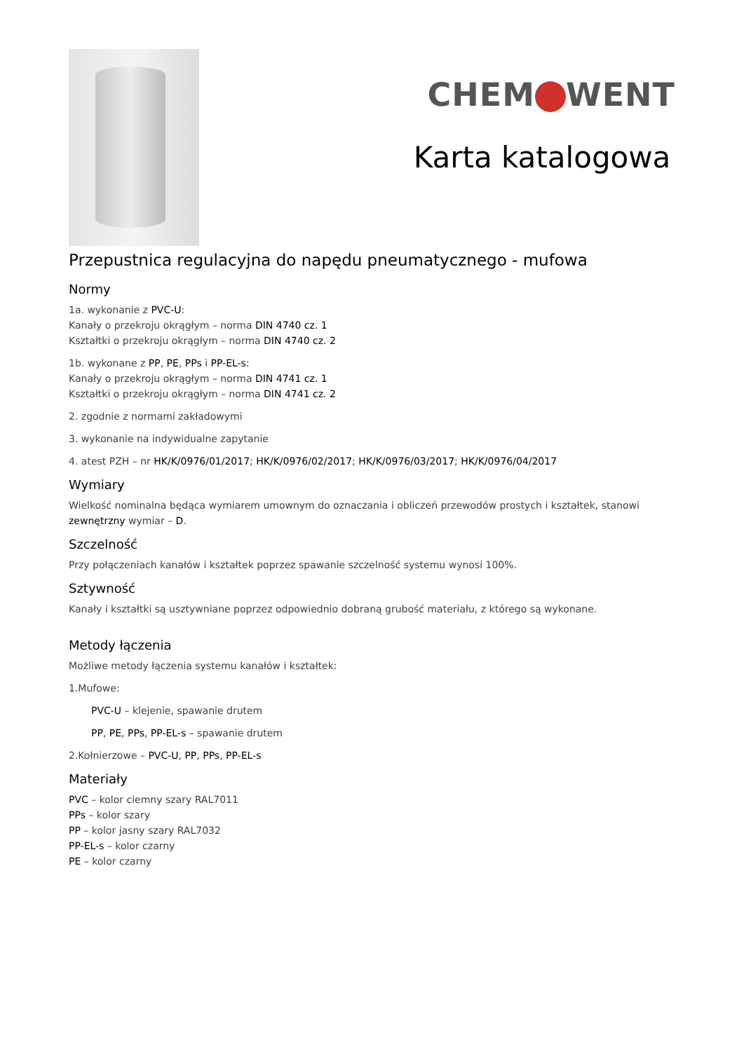CHEM WENT
Karta katalogowa
Przepustnica regulacyjna do napędu pneumatycznego - mufowa
Normy
1a. wykonanie z PVC-U:
Kanały o przekroju okrągłym – norma DIN 4740 cz. 1
Kształtki o przekroju okrągłym – norma DIN 4740 cz. 2
1b. wykonane z PP, PE, PPs i PP-EL-s:
Kanały o przekroju okrągłym – norma DIN 4741 cz. 1
Kształtki o przekroju okrągłym – norma DIN 4741 cz. 2
2. zgodnie z normami zakładowymi
3. wykonanie na indywidualne zapytanie
4. atest PZH – nr HK/K/0976/01/2017; HK/K/0976/02/2017; HK/K/0976/03/2017; HK/K/0976/04/2017
Wymiary
Wielkość nominalna będąca wymiarem umownym do oznaczania i obliczeń przewodów prostych i kształtek, stanowi zewnętrzny wymiar – D.
Szczelność
Przy połączeniach kanałów i kształtek poprzez spawanie szczelność systemu wynosi 100%.
Sztywność
Kanały i kształtki są usztywniane poprzez odpowiednio dobraną grubość materiału, z którego są wykonane.
Metody łączenia
Możliwe metody łączenia systemu kanałów i kształtek:
1.Mufowe:
PVC-U – klejenie, spawanie drutem
PP, PE, PPs, PP-EL-s – spawanie drutem
2.Kołnierzowe – PVC-U, PP, PPs, PP-EL-s
Materiały
PVC – kolor ciemny szary RAL7011
PPs – kolor szary
PP – kolor jasny szary RAL7032
PP-EL-s – kolor czarny
PE – kolor czarny